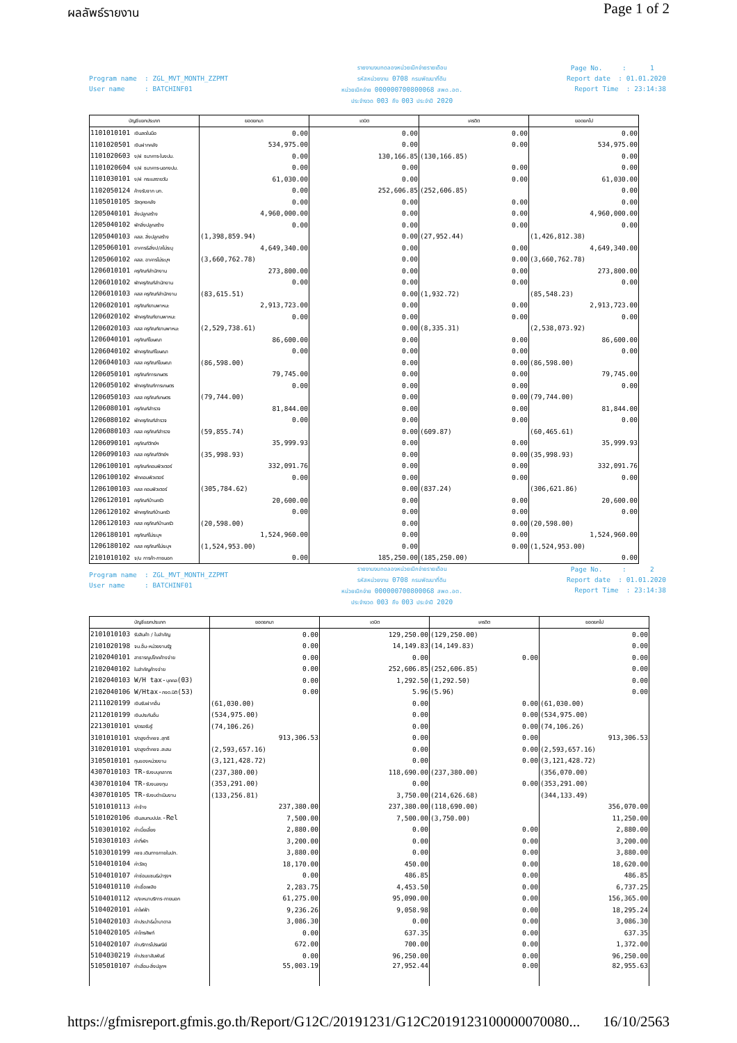ผลลัพธ์รายงาน
Page 1 of 2
Program name : ZGL_MVT_MONTH_ZZPMT User name : BATCHINF01
รายงานงบทดลองหน่วยเบิกจ่ายรายเดือน
รหัสหน่วยงาน 0708 กรมพัฒนาที่ดิน
หน่วยเบิกจ่าย 000000700800068 สพด.อต.
ประจำงวด 003 ถึง 003 ประจำปี 2020
Page No. : 1 Report date : 01.01.2020 Report Time : 23:14:38
| บัญชีแยกประเภท | ยอดยกมา | เดบิต | เครดิต | ยอดยกไป |
| --- | --- | --- | --- | --- |
| 1101010101 เงินสดในมือ | 0.00 | 0.00 | 0.00 | 0.00 |
| 1101020501 เงินฝากคลัง | 534,975.00 | 0.00 | 0.00 | 534,975.00 |
| 1101020603 ง/ฝ ธนาคาร-ในงปม. | 0.00 | 130,166.85 | (130,166.85) | 0.00 |
| 1101020604 ง/ฝ ธนาคาร-นอกงปม. | 0.00 | 0.00 | 0.00 | 0.00 |
| 1101030101 ง/ฝ กระแสรายวัน | 61,030.00 | 0.00 | 0.00 | 61,030.00 |
| 1102050124 ค้างรับจาก บก. | 0.00 | 252,606.85 | (252,606.85) | 0.00 |
| 1105010105 วัสดุคงคลัง | 0.00 | 0.00 | 0.00 | 0.00 |
| 1205040101 สิ่งปลูกสร้าง | 4,960,000.00 | 0.00 | 0.00 | 4,960,000.00 |
| 1205040102 พักสิ่งปลูกสร้าง | 0.00 | 0.00 | 0.00 | 0.00 |
| 1205040103 คสส. สิ่งปลูกสร้าง | (1,398,859.94) | 0.00 | (27,952.44) | (1,426,812.38) |
| 1205060101 อาคาร&สิ่งป/สไม่ระบุ | 4,649,340.00 | 0.00 | 0.00 | 4,649,340.00 |
| 1205060102 คสส. อาคารไม่ระบุฯ | (3,660,762.78) | 0.00 | 0.00 | (3,660,762.78) |
| 1206010101 ครุภัณฑ์สำนักงาน | 273,800.00 | 0.00 | 0.00 | 273,800.00 |
| 1206010102 พักครุภัณฑ์สำนักงาน | 0.00 | 0.00 | 0.00 | 0.00 |
| 1206010103 คสส ครุภัณฑ์สำนักงาน | (83,615.51) | 0.00 | (1,932.72) | (85,548.23) |
| 1206020101 ครุภัณฑ์ยานพาหนะ | 2,913,723.00 | 0.00 | 0.00 | 2,913,723.00 |
| 1206020102 พักครุภัณฑ์ยานพาหนะ | 0.00 | 0.00 | 0.00 | 0.00 |
| 1206020103 คสส ครุภัณฑ์ยานพาหนะ | (2,529,738.61) | 0.00 | (8,335.31) | (2,538,073.92) |
| 1206040101 ครุภัณฑ์โฆษณา | 86,600.00 | 0.00 | 0.00 | 86,600.00 |
| 1206040102 พักครุภัณฑ์โฆษณา | 0.00 | 0.00 | 0.00 | 0.00 |
| 1206040103 คสส ครุภัณฑ์โฆษณา | (86,598.00) | 0.00 | 0.00 | (86,598.00) |
| 1206050101 ครุภัณฑ์การเกษตร | 79,745.00 | 0.00 | 0.00 | 79,745.00 |
| 1206050102 พักครุภัณฑ์การเกษตร | 0.00 | 0.00 | 0.00 | 0.00 |
| 1206050103 คสส ครุภัณฑ์เกษตร | (79,744.00) | 0.00 | 0.00 | (79,744.00) |
| 1206080101 ครุภัณฑ์สำรวจ | 81,844.00 | 0.00 | 0.00 | 81,844.00 |
| 1206080102 พักครุภัณฑ์สำรวจ | 0.00 | 0.00 | 0.00 | 0.00 |
| 1206080103 คสส ครุภัณฑ์สำรวจ | (59,855.74) | 0.00 | (609.87) | (60,465.61) |
| 1206090101 ครุภัณฑ์วิทย์ฯ | 35,999.93 | 0.00 | 0.00 | 35,999.93 |
| 1206090103 คสส ครุภัณฑ์วิทย์ฯ | (35,998.93) | 0.00 | 0.00 | (35,998.93) |
| 1206100101 ครุภัณฑ์คอมพิวเตอร์ | 332,091.76 | 0.00 | 0.00 | 332,091.76 |
| 1206100102 พักคอมพิวเตอร์ | 0.00 | 0.00 | 0.00 | 0.00 |
| 1206100103 คสส คอมพิวเตอร์ | (305,784.62) | 0.00 | (837.24) | (306,621.86) |
| 1206120101 ครุภัณฑ์บ้านครัว | 20,600.00 | 0.00 | 0.00 | 20,600.00 |
| 1206120102 พักครุภัณฑ์บ้านครัว | 0.00 | 0.00 | 0.00 | 0.00 |
| 1206120103 คสส ครุภัณฑ์บ้านครัว | (20,598.00) | 0.00 | 0.00 | (20,598.00) |
| 1206180101 ครุภัณฑ์ไม่ระบุฯ | 1,524,960.00 | 0.00 | 0.00 | 1,524,960.00 |
| 1206180102 คสส ครุภัณฑ์ไม่ระบุฯ | (1,524,953.00) | 0.00 | 0.00 | (1,524,953.00) |
| 2101010102 จ/น การค้า-ภายนอก | 0.00 | 185,250.00 | (185,250.00) | 0.00 |
Program name : ZGL_MVT_MONTH_ZZPMT User name : BATCHINF01
รายงานงบทดลองหน่วยเบิกจ่ายรายเดือน
รหัสหน่วยงาน 0708 กรมพัฒนาที่ดิน
หน่วยเบิกจ่าย 000000700800068 สพด.อต.
ประจำงวด 003 ถึง 003 ประจำปี 2020
Page No. : 2 Report date : 01.01.2020 Report Time : 23:14:38
| บัญชีแยกประเภท | ยอดยกมา | เดบิต | เครดิต | ยอดยกไป |
| --- | --- | --- | --- | --- |
| 2101010103 รับสินค้า / ใบสำคัญ | 0.00 | 129,250.00 | (129,250.00) | 0.00 |
| 2101020198 จน.อื่น-หน่วยงานรัฐ | 0.00 | 14,149.83 | (14,149.83) | 0.00 |
| 2102040101 สาธารณูปโภคค้างจ่าย | 0.00 | 0.00 | 0.00 | 0.00 |
| 2102040102 ใบสำคัญค้างจ่าย | 0.00 | 252,606.85 | (252,606.85) | 0.00 |
| 2102040103 W/H tax- บุคคล (03) | 0.00 | 1,292.50 | (1,292.50) | 0.00 |
| 2102040106 W/Htax- ภงด.นิติ (53) | 0.00 | 5.96 | (5.96) | 0.00 |
| 2111020199 เงินรับฝากอื่น | (61,030.00) | 0.00 | 0.00 | (61,030.00) |
| 2112010199 เงินประกันอื่น | (534,975.00) | 0.00 | 0.00 | (534,975.00) |
| 2213010101 ร/ดรอรับรู้ | (74,106.26) | 0.00 | 0.00 | (74,106.26) |
| 3101010101 ร/ดสูงต่ำคชจ.สุทธิ | 913,306.53 | 0.00 | 0.00 | 913,306.53 |
| 3102010101 ร/ดสูงต่ำคชจ.สะสม | (2,593,657.16) | 0.00 | 0.00 | (2,593,657.16) |
| 3105010101 ทุนของหน่วยงาน | (3,121,428.72) | 0.00 | 0.00 | (3,121,428.72) |
| 4307010103 TR- รับงบบุคลากร | (237,380.00) | 118,690.00 | (237,380.00) | (356,070.00) |
| 4307010104 TR- รับงบลงทุน | (353,291.00) | 0.00 | 0.00 | (353,291.00) |
| 4307010105 TR- รับงบดำเนินงาน | (133,256.81) | 3,750.00 | (214,626.68) | (344,133.49) |
| 5101010113 ค่าจ้าง | 237,380.00 | 237,380.00 | (118,690.00) | 356,070.00 |
| 5101020106 เงินสมทบปปส. -Rel | 7,500.00 | 7,500.00 | (3,750.00) | 11,250.00 |
| 5103010102 ค่าเบี้ยเลี้ยง | 2,880.00 | 0.00 | 0.00 | 2,880.00 |
| 5103010103 ค่าที่พัก | 3,200.00 | 0.00 | 0.00 | 3,200.00 |
| 5103010199 คชจ.เดินทางภายในปท. | 3,880.00 | 0.00 | 0.00 | 3,880.00 |
| 5104010104 ค่าวัสดุ | 18,170.00 | 450.00 | 0.00 | 18,620.00 |
| 5104010107 ค่าซ่อมแซม&บำรุงฯ | 0.00 | 486.85 | 0.00 | 486.85 |
| 5104010110 ค่าเชื้อเพลิง | 2,283.75 | 4,453.50 | 0.00 | 6,737.25 |
| 5104010112 ค/จเหมาบริการ-ภายนอก | 61,275.00 | 95,090.00 | 0.00 | 156,365.00 |
| 5104020101 ค่าไฟฟ้า | 9,236.26 | 9,058.98 | 0.00 | 18,295.24 |
| 5104020103 ค่าประปา&น้ำบาดาล | 3,086.30 | 0.00 | 0.00 | 3,086.30 |
| 5104020105 ค่าโทรศัพท์ | 0.00 | 637.35 | 0.00 | 637.35 |
| 5104020107 ค่าบริการไปรษณีย์ | 672.00 | 700.00 | 0.00 | 1,372.00 |
| 5104030219 ค่าประชาสัมพันธ์ | 0.00 | 96,250.00 | 0.00 | 96,250.00 |
| 5105010107 ค่าเสื่อม-สิ่งปลูกฯ | 55,003.19 | 27,952.44 | 0.00 | 82,955.63 |
https://gfmisreport.gfmis.go.th/Report/G12C/20191231/G12C2019123100000070080... 16/10/2563